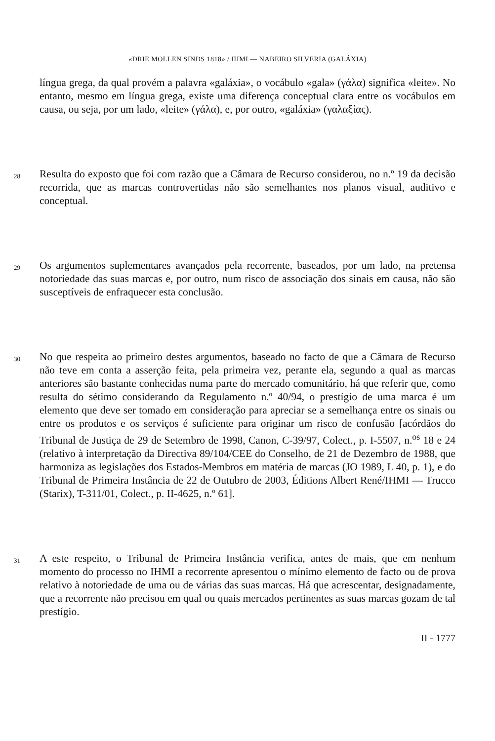«DRIE MOLLEN SINDS 1818» / IHMI — NABEIRO SILVERIA (GALÁXIA)
língua grega, da qual provém a palavra «galáxia», o vocábulo «gala» (γάλα) significa «leite». No entanto, mesmo em língua grega, existe uma diferença conceptual clara entre os vocábulos em causa, ou seja, por um lado, «leite» (γάλα), e, por outro, «galáxia» (γαλαξίας).
28
Resulta do exposto que foi com razão que a Câmara de Recurso considerou, no n.º 19 da decisão recorrida, que as marcas controvertidas não são semelhantes nos planos visual, auditivo e conceptual.
29
Os argumentos suplementares avançados pela recorrente, baseados, por um lado, na pretensa notoriedade das suas marcas e, por outro, num risco de associação dos sinais em causa, não são susceptíveis de enfraquecer esta conclusão.
30
No que respeita ao primeiro destes argumentos, baseado no facto de que a Câmara de Recurso não teve em conta a asserção feita, pela primeira vez, perante ela, segundo a qual as marcas anteriores são bastante conhecidas numa parte do mercado comunitário, há que referir que, como resulta do sétimo considerando da Regulamento n.º 40/94, o prestígio de uma marca é um elemento que deve ser tomado em consideração para apreciar se a semelhança entre os sinais ou entre os produtos e os serviços é suficiente para originar um risco de confusão [acórdãos do Tribunal de Justiça de 29 de Setembro de 1998, Canon, C-39/97, Colect., p. I-5507, n.<sup>os</sup> 18 e 24 (relativo à interpretação da Directiva 89/104/CEE do Conselho, de 21 de Dezembro de 1988, que harmoniza as legislações dos Estados-Membros em matéria de marcas (JO 1989, L 40, p. 1), e do Tribunal de Primeira Instância de 22 de Outubro de 2003, Éditions Albert René/IHMI — Trucco (Starix), T-311/01, Colect., p. II-4625, n.º 61].
31
A este respeito, o Tribunal de Primeira Instância verifica, antes de mais, que em nenhum momento do processo no IHMI a recorrente apresentou o mínimo elemento de facto ou de prova relativo à notoriedade de uma ou de várias das suas marcas. Há que acrescentar, designadamente, que a recorrente não precisou em qual ou quais mercados pertinentes as suas marcas gozam de tal prestígio.
II - 1777